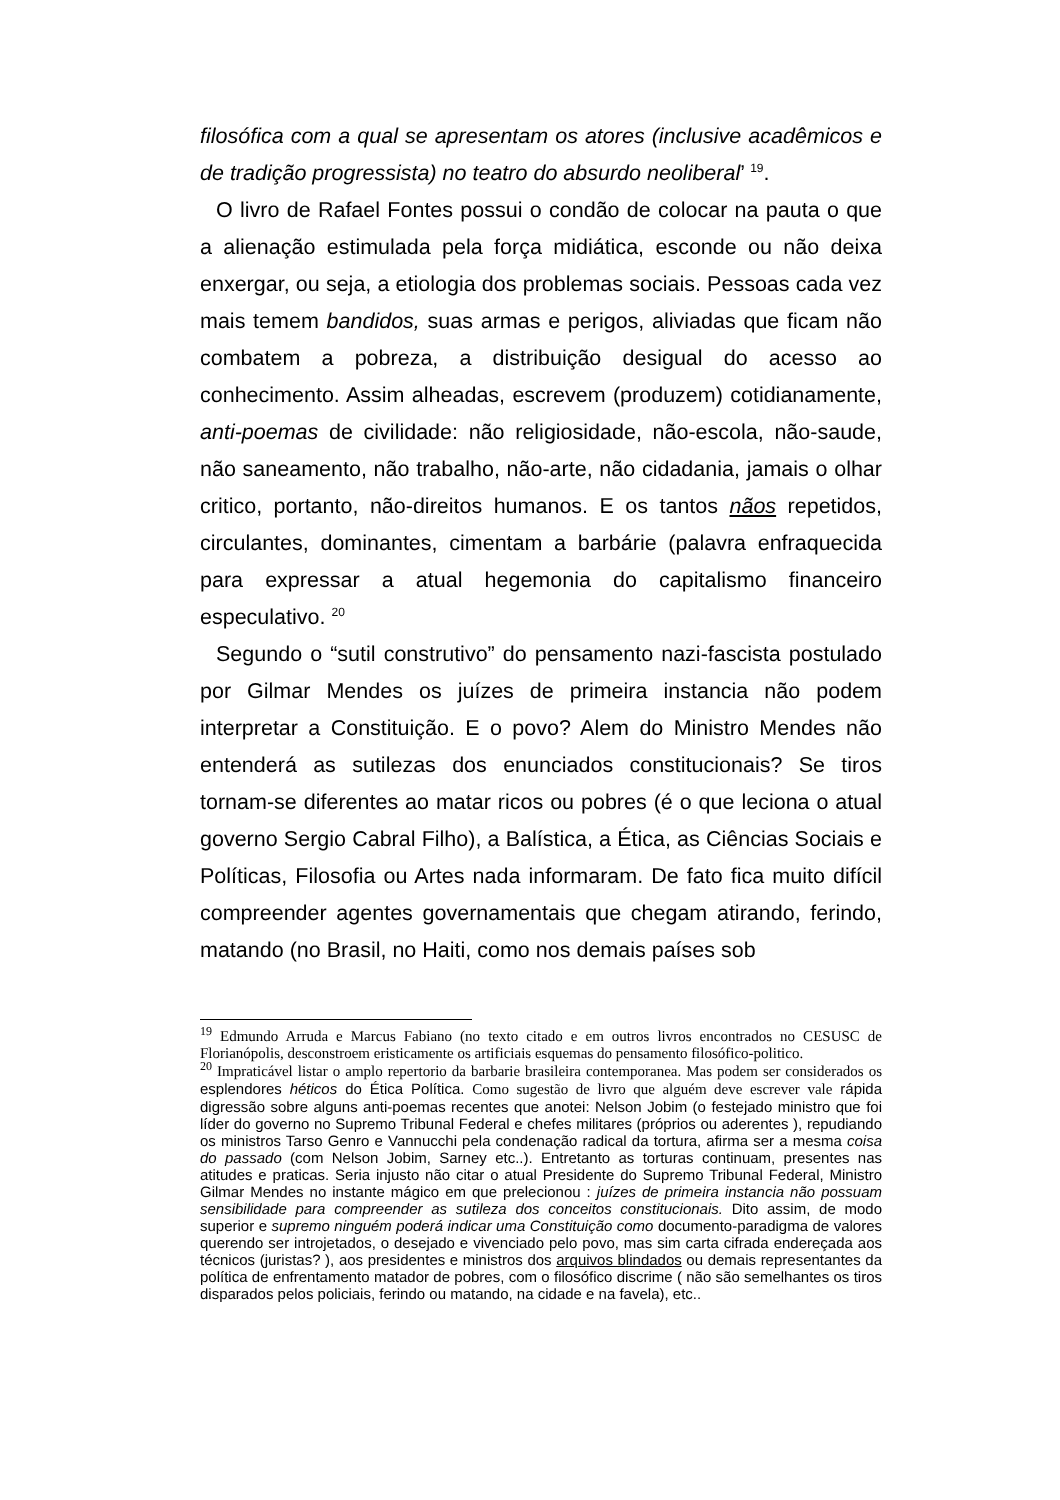filosófica com a qual se apresentam os atores (inclusive acadêmicos e de tradição progressista) no teatro do absurdo neoliberal’ <sup>19</sup>.
O livro de Rafael Fontes possui o condão de colocar na pauta o que a alienação estimulada pela força midiática, esconde ou não deixa enxergar, ou seja, a etiologia dos problemas sociais. Pessoas cada vez mais temem bandidos, suas armas e perigos, aliviadas que ficam não combatem a pobreza, a distribuição desigual do acesso ao conhecimento. Assim alheadas, escrevem (produzem) cotidianamente, anti-poemas de civilidade: não religiosidade, não-escola, não-saude, não saneamento, não trabalho, não-arte, não cidadania, jamais o olhar critico, portanto, não-direitos humanos. E os tantos nãos repetidos, circulantes, dominantes, cimentam a barbárie (palavra enfraquecida para expressar a atual hegemonia do capitalismo financeiro especulativo. <sup>20</sup>
Segundo o “sutil construtivo” do pensamento nazi-fascista postulado por Gilmar Mendes os juízes de primeira instancia não podem interpretar a Constituição. E o povo? Alem do Ministro Mendes não entenderá as sutilezas dos enunciados constitucionais? Se tiros tornam-se diferentes ao matar ricos ou pobres (é o que leciona o atual governo Sergio Cabral Filho), a Balística, a Ética, as Ciências Sociais e Políticas, Filosofia ou Artes nada informaram. De fato fica muito difícil compreender agentes governamentais que chegam atirando, ferindo, matando (no Brasil, no Haiti, como nos demais países sob
<sup>19</sup> Edmundo Arruda e Marcus Fabiano (no texto citado e em outros livros encontrados no CESUSC de Florianópolis, desconstroem eristicamente os artificiais esquemas do pensamento filosófico-politico.
<sup>20</sup> Impraticável listar o amplo repertorio da barbarie brasileira contemporanea. Mas podem ser considerados os esplendores héticos do Ética Política. Como sugestão de livro que alguém deve escrever vale rápida digressão sobre alguns anti-poemas recentes que anotei: Nelson Jobim (o festejado ministro que foi líder do governo no Supremo Tribunal Federal e chefes militares (próprios ou aderentes ), repudiando os ministros Tarso Genro e Vannucchi pela condenação radical da tortura, afirma ser a mesma coisa do passado (com Nelson Jobim, Sarney etc..). Entretanto as torturas continuam, presentes nas atitudes e praticas. Seria injusto não citar o atual Presidente do Supremo Tribunal Federal, Ministro Gilmar Mendes no instante mágico em que prelecionou : juízes de primeira instancia não possuam sensibilidade para compreender as sutileza dos conceitos constitucionais. Dito assim, de modo superior e supremo ninguém poderá indicar uma Constituição como documento-paradigma de valores querendo ser introjetados, o desejado e vivenciado pelo povo, mas sim carta cifrada endereçada aos técnicos (juristas? ), aos presidentes e ministros dos arquivos blindados ou demais representantes da política de enfrentamento matador de pobres, com o filosófico discrime ( não são semelhantes os tiros disparados pelos policiais, ferindo ou matando, na cidade e na favela), etc..